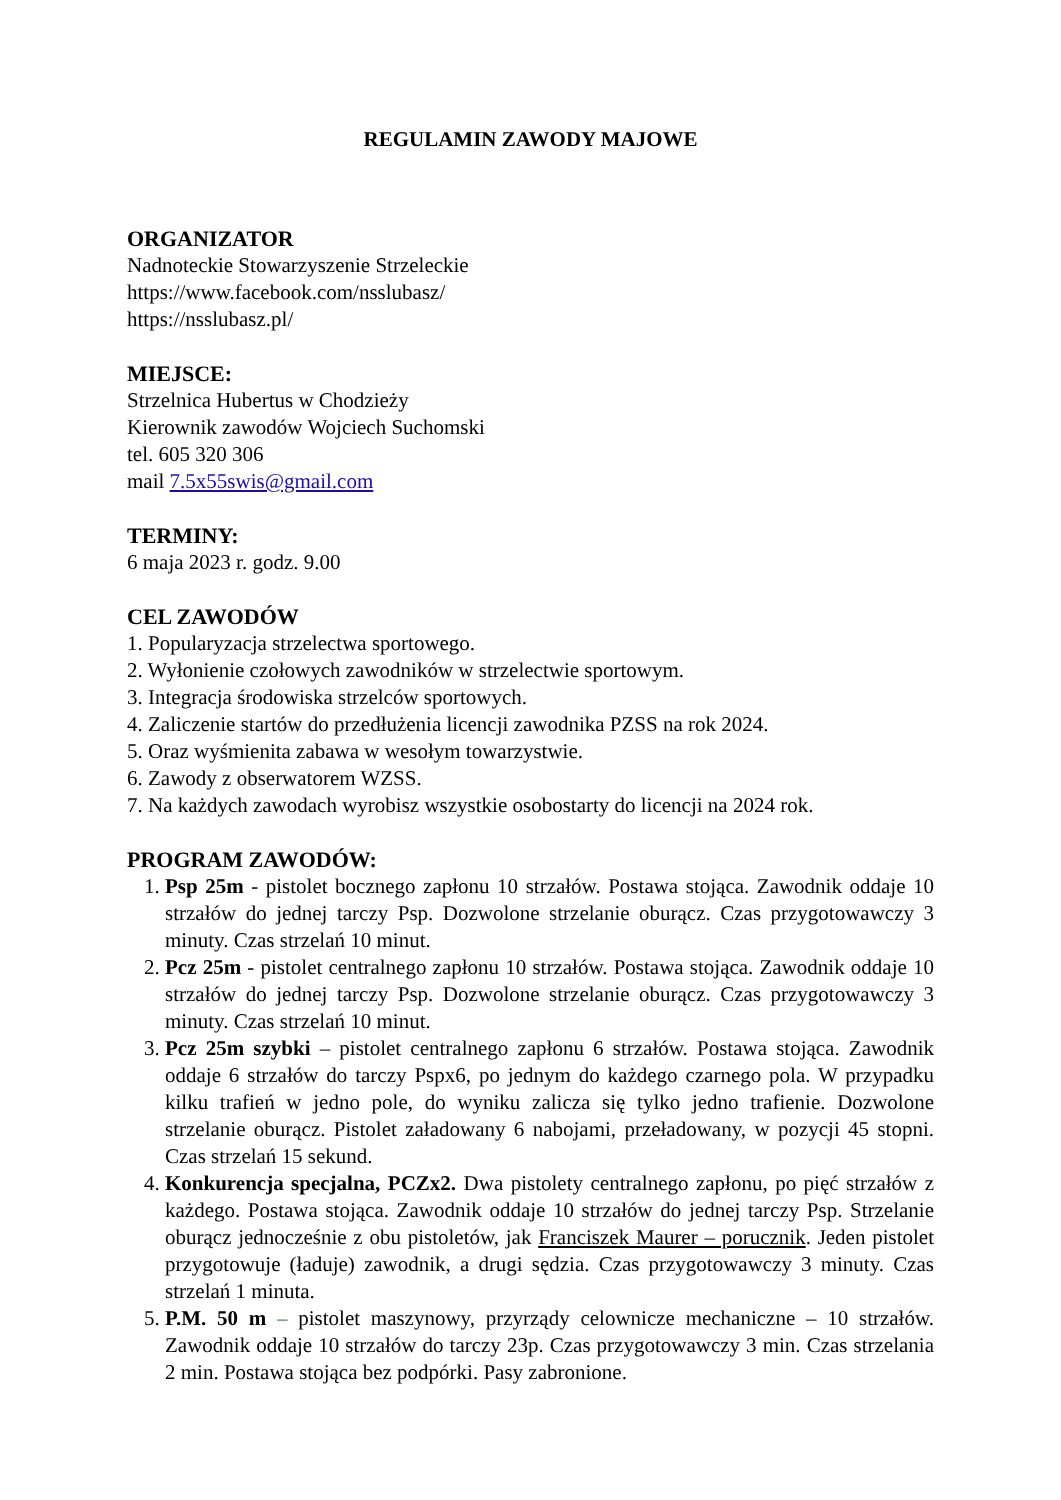REGULAMIN ZAWODY MAJOWE
ORGANIZATOR
Nadnoteckie Stowarzyszenie Strzeleckie
https://www.facebook.com/nsslubasz/
https://nsslubasz.pl/
MIEJSCE:
Strzelnica Hubertus w Chodzieży
Kierownik zawodów Wojciech Suchomski
tel. 605 320 306
mail 7.5x55swis@gmail.com
TERMINY:
6 maja 2023 r. godz. 9.00
CEL ZAWODÓW
1. Popularyzacja strzelectwa sportowego.
2. Wyłonienie czołowych zawodników w strzelectwie sportowym.
3. Integracja środowiska strzelców sportowych.
4. Zaliczenie startów do przedłużenia licencji zawodnika PZSS na rok 2024.
5. Oraz wyśmienita zabawa w wesołym towarzystwie.
6. Zawody z obserwatorem WZSS.
7. Na każdych zawodach wyrobisz wszystkie osobostarty do licencji na 2024 rok.
PROGRAM ZAWODÓW:
1. Psp 25m - pistolet bocznego zapłonu 10 strzałów. Postawa stojąca. Zawodnik oddaje 10 strzałów do jednej tarczy Psp. Dozwolone strzelanie oburącz. Czas przygotowawczy 3 minuty. Czas strzelań 10 minut.
2. Pcz 25m - pistolet centralnego zapłonu 10 strzałów. Postawa stojąca. Zawodnik oddaje 10 strzałów do jednej tarczy Psp. Dozwolone strzelanie oburącz. Czas przygotowawczy 3 minuty. Czas strzelań 10 minut.
3. Pcz 25m szybki – pistolet centralnego zapłonu 6 strzałów. Postawa stojąca. Zawodnik oddaje 6 strzałów do tarczy Pspx6, po jednym do każdego czarnego pola. W przypadku kilku trafień w jedno pole, do wyniku zalicza się tylko jedno trafienie. Dozwolone strzelanie oburącz. Pistolet załadowany 6 nabojami, przeładowany, w pozycji 45 stopni. Czas strzelań 15 sekund.
4. Konkurencja specjalna, PCZx2. Dwa pistolety centralnego zapłonu, po pięć strzałów z każdego. Postawa stojąca. Zawodnik oddaje 10 strzałów do jednej tarczy Psp. Strzelanie oburącz jednocześnie z obu pistoletów, jak Franciszek Maurer – porucznik. Jeden pistolet przygotowuje (ładuje) zawodnik, a drugi sędzia. Czas przygotowawczy 3 minuty. Czas strzelań 1 minuta.
5. P.M. 50 m – pistolet maszynowy, przyrządy celownicze mechaniczne – 10 strzałów. Zawodnik oddaje 10 strzałów do tarczy 23p. Czas przygotowawczy 3 min. Czas strzelania 2 min. Postawa stojąca bez podpórki. Pasy zabronione.